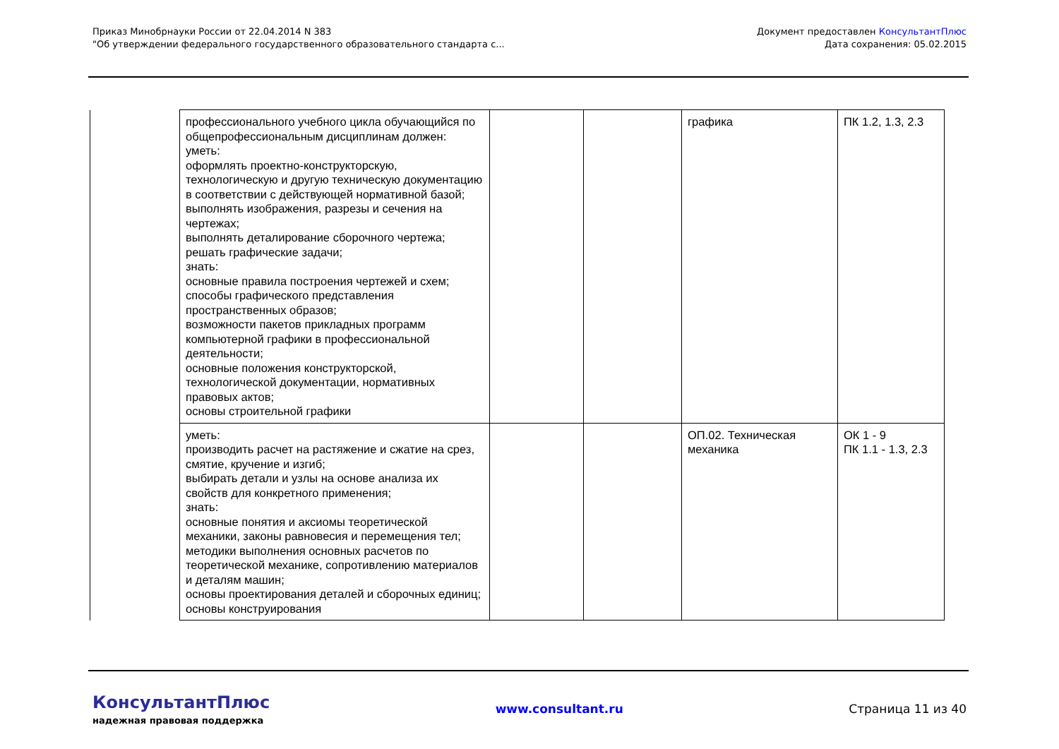Приказ Минобрнауки России от 22.04.2014 N 383
"Об утверждении федерального государственного образовательного стандарта с...
Документ предоставлен КонсультантПлюс
Дата сохранения: 05.02.2015
| | профессионального учебного цикла обучающийся по общепрофессиональным дисциплинам должен: уметь: оформлять проектно-конструкторскую, технологическую и другую техническую документацию в соответствии с действующей нормативной базой; выполнять изображения, разрезы и сечения на чертежах; выполнять деталирование сборочного чертежа; решать графические задачи; знать: основные правила построения чертежей и схем; способы графического представления пространственных образов; возможности пакетов прикладных программ компьютерной графики в профессиональной деятельности; основные положения конструкторской, технологической документации, нормативных правовых актов; основы строительной графики | | | графика | ПК 1.2, 1.3, 2.3 |
| | уметь: производить расчет на растяжение и сжатие на срез, смятие, кручение и изгиб; выбирать детали и узлы на основе анализа их свойств для конкретного применения; знать: основные понятия и аксиомы теоретической механики, законы равновесия и перемещения тел; методики выполнения основных расчетов по теоретической механике, сопротивлению материалов и деталям машин; основы проектирования деталей и сборочных единиц; основы конструирования | | | ОП.02. Техническая механика | ОК 1 - 9 ПК 1.1 - 1.3, 2.3 |
КонсультантПлюс
надежная правовая поддержка
www.consultant.ru Страница 11 из 40